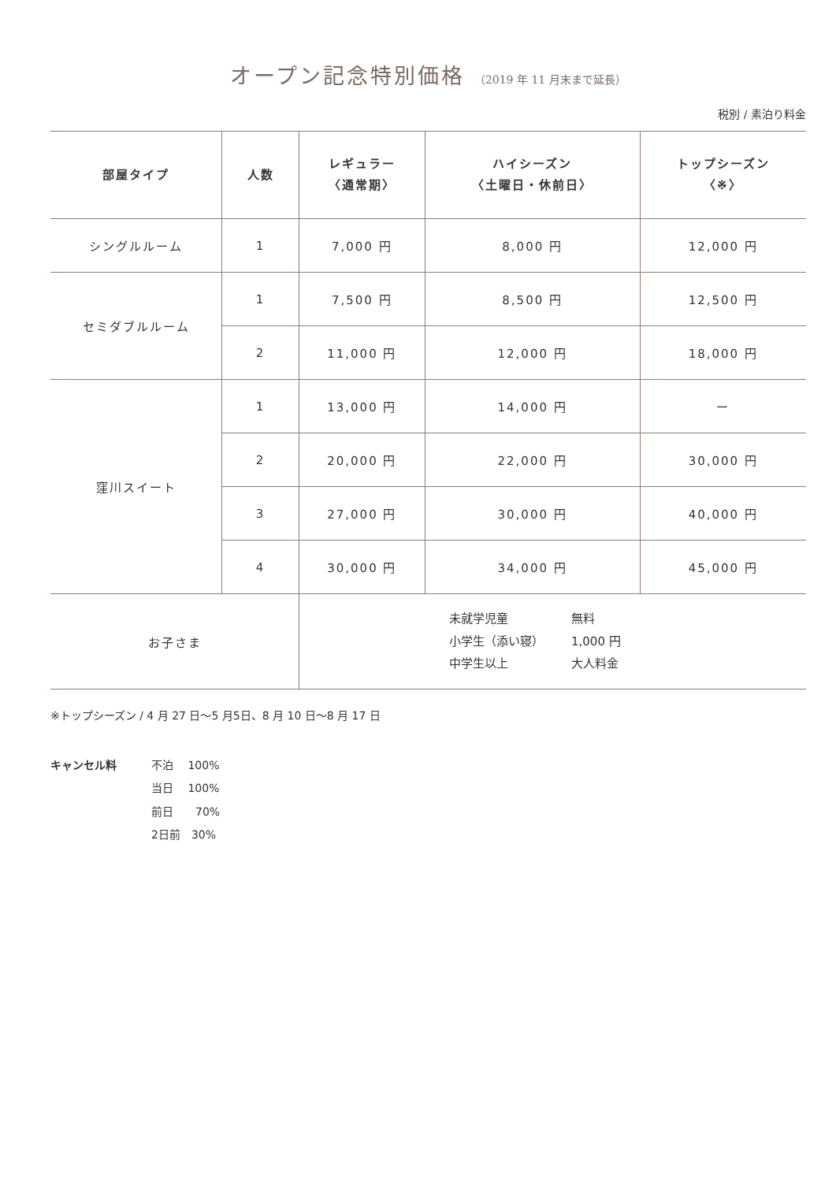オープン記念特別価格 （2019 年 11 月末まで延長）
税別 / 素泊り料金
| 部屋タイプ | 人数 | レギュラー 〈通常期〉 | ハイシーズン 〈土曜日・休前日〉 | トップシーズン 〈※〉 |
| --- | --- | --- | --- | --- |
| シングルルーム | 1 | 7,000 円 | 8,000 円 | 12,000 円 |
| セミダブルルーム | 1 | 7,500 円 | 8,500 円 | 12,500 円 |
| | 2 | 11,000 円 | 12,000 円 | 18,000 円 |
| 窪川スイート | 1 | 13,000 円 | 14,000 円 | ー |
| | 2 | 20,000 円 | 22,000 円 | 30,000 円 |
| | 3 | 27,000 円 | 30,000 円 | 40,000 円 |
| | 4 | 30,000 円 | 34,000 円 | 45,000 円 |
| お子さま | | 未就学児童 無料 小学生（添い寝） 1,000 円 中学生以上 大人料金 | | |
※トップシーズン / 4 月 27 日〜5 月5日、8 月 10 日〜8 月 17 日
キャンセル料 不泊　 100%
当日　 100%
前日　　70%
2日前　30%